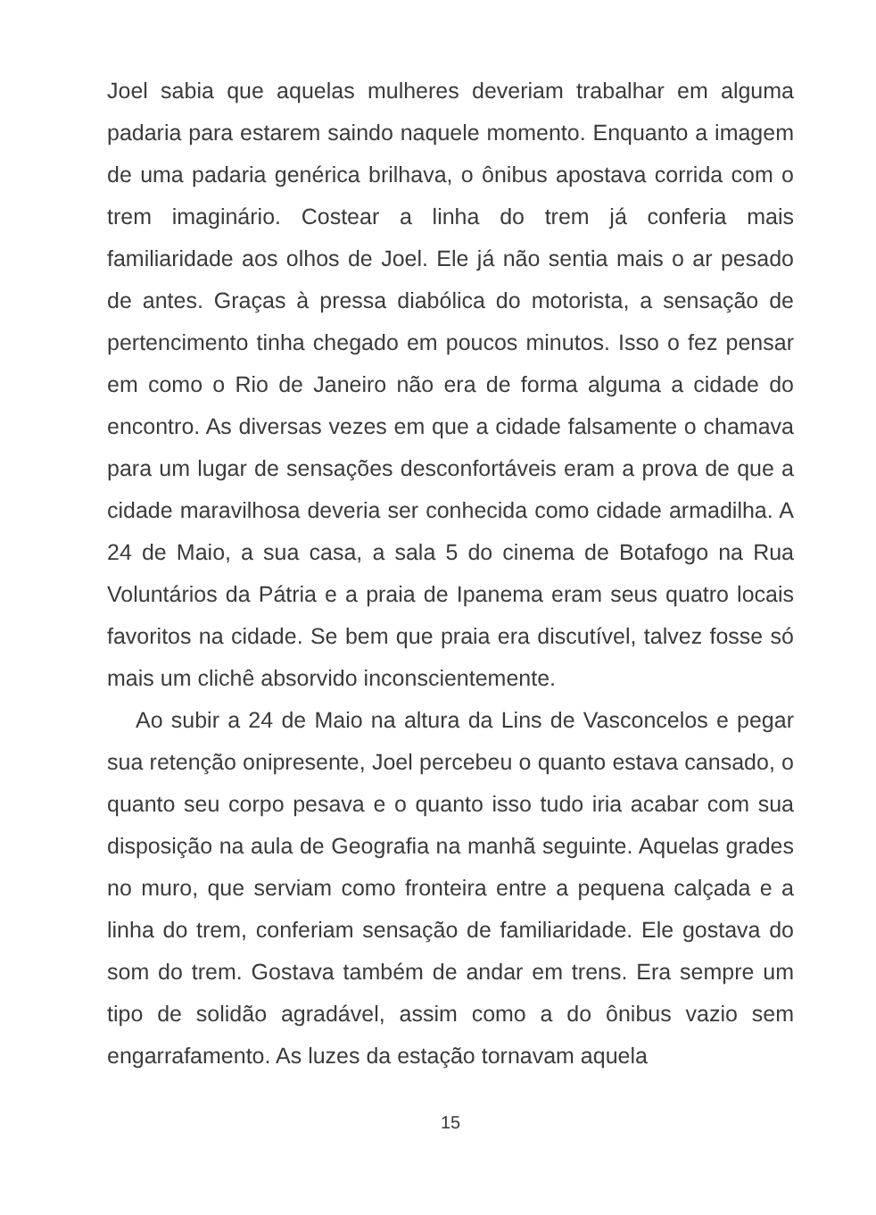Joel sabia que aquelas mulheres deveriam trabalhar em alguma padaria para estarem saindo naquele momento. Enquanto a imagem de uma padaria genérica brilhava, o ônibus apostava corrida com o trem imaginário. Costear a linha do trem já conferia mais familiaridade aos olhos de Joel. Ele já não sentia mais o ar pesado de antes. Graças à pressa diabólica do motorista, a sensação de pertencimento tinha chegado em poucos minutos. Isso o fez pensar em como o Rio de Janeiro não era de forma alguma a cidade do encontro. As diversas vezes em que a cidade falsamente o chamava para um lugar de sensações desconfortáveis eram a prova de que a cidade maravilhosa deveria ser conhecida como cidade armadilha. A 24 de Maio, a sua casa, a sala 5 do cinema de Botafogo na Rua Voluntários da Pátria e a praia de Ipanema eram seus quatro locais favoritos na cidade. Se bem que praia era discutível, talvez fosse só mais um clichê absorvido inconscientemente.
Ao subir a 24 de Maio na altura da Lins de Vasconcelos e pegar sua retenção onipresente, Joel percebeu o quanto estava cansado, o quanto seu corpo pesava e o quanto isso tudo iria acabar com sua disposição na aula de Geografia na manhã seguinte. Aquelas grades no muro, que serviam como fronteira entre a pequena calçada e a linha do trem, conferiam sensação de familiaridade. Ele gostava do som do trem. Gostava também de andar em trens. Era sempre um tipo de solidão agradável, assim como a do ônibus vazio sem engarrafamento. As luzes da estação tornavam aquela
15